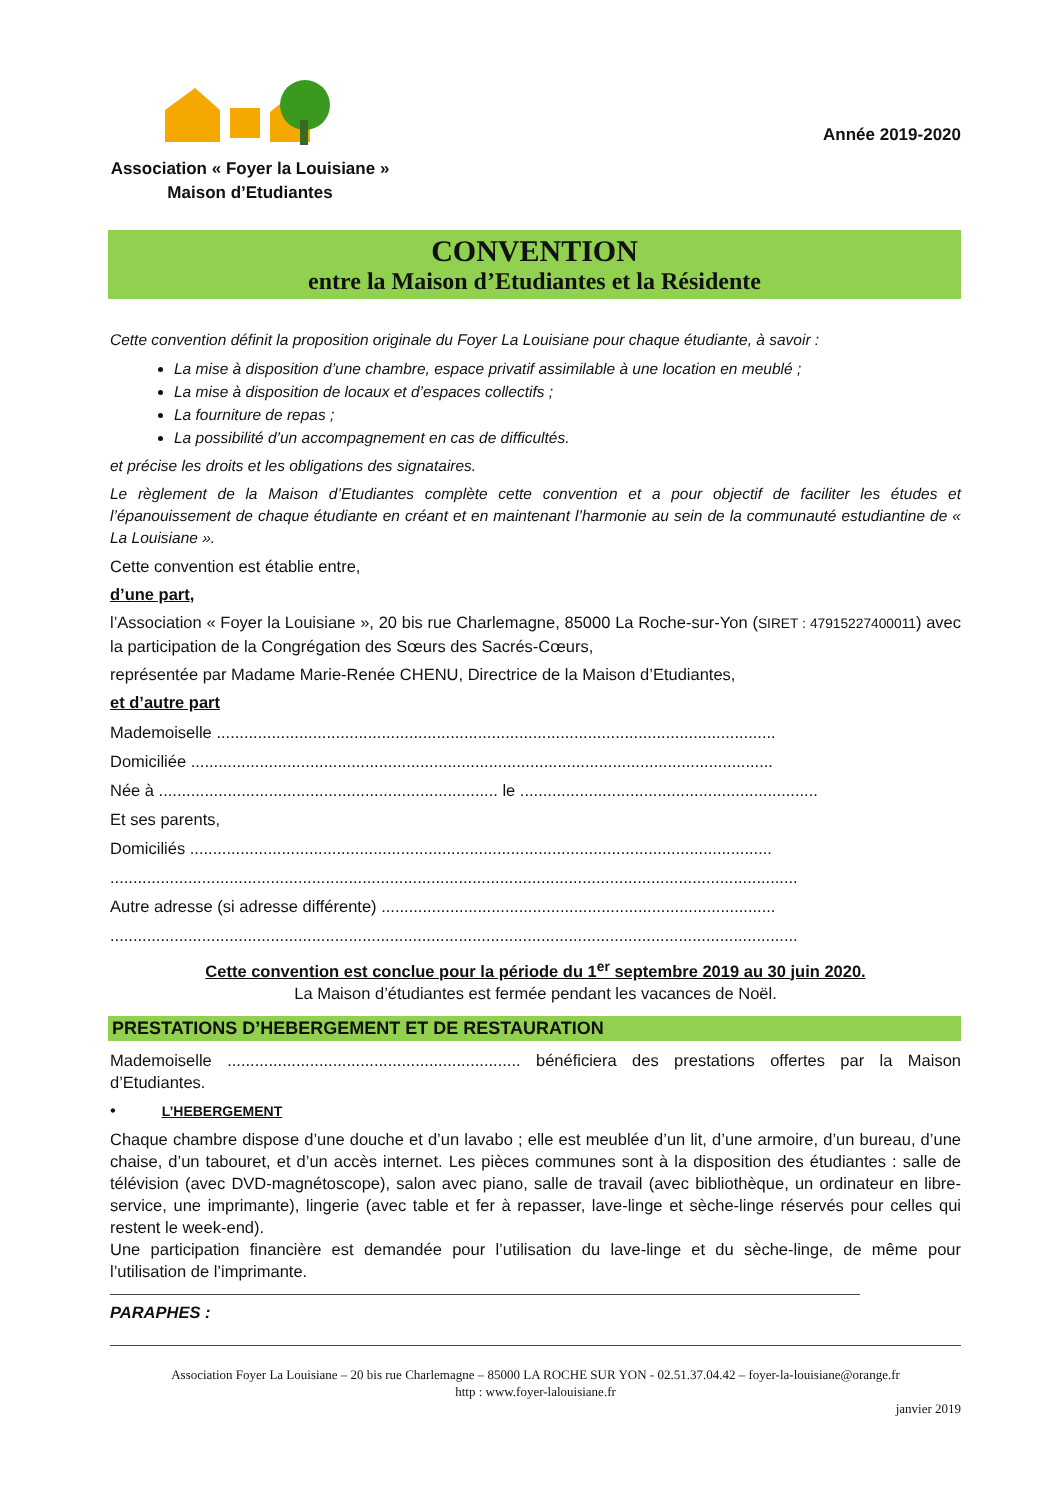Association « Foyer la Louisiane »
Maison d’Etudiantes
Année 2019-2020
CONVENTION
entre la Maison d’Etudiantes et la Résidente
Cette convention définit la proposition originale du Foyer La Louisiane pour chaque étudiante, à savoir :
La mise à disposition d’une chambre, espace privatif assimilable à une location en meublé ;
La mise à disposition de locaux et d’espaces collectifs ;
La fourniture de repas ;
La possibilité d’un accompagnement en cas de difficultés.
et précise les droits et les obligations des signataires.
Le règlement de la Maison d’Etudiantes complète cette convention et a pour objectif de faciliter les études et l’épanouissement de chaque étudiante en créant et en maintenant l’harmonie au sein de la communauté estudiantine de « La Louisiane ».
Cette convention est établie entre,
d’une part,
l’Association « Foyer la Louisiane », 20 bis rue Charlemagne, 85000 La Roche-sur-Yon (SIRET : 47915227400011) avec la participation de la Congrégation des Sœurs des Sacrés-Cœurs,
représentée par Madame Marie-Renée CHENU, Directrice de la Maison d’Etudiantes,
et d’autre part
Mademoiselle ..........................................................................................................................
Domiciliée ...............................................................................................................................
Née à .......................................................................... le .................................................................
Et ses parents,
Domiciliés ...............................................................................................................................
......................................................................................................................................................
Autre adresse (si adresse différente) ......................................................................................
......................................................................................................................................................
Cette convention est conclue pour la période du 1<sup>er</sup> septembre 2019 au 30 juin 2020.
La Maison d’étudiantes est fermée pendant les vacances de Noël.
PRESTATIONS D’HEBERGEMENT ET DE RESTAURATION
Mademoiselle ................................................................ bénéficiera des prestations offertes par la Maison d’Etudiantes.
• L’HEBERGEMENT
Chaque chambre dispose d’une douche et d’un lavabo ; elle est meublée d’un lit, d’une armoire, d’un bureau, d’une chaise, d’un tabouret, et d’un accès internet. Les pièces communes sont à la disposition des étudiantes : salle de télévision (avec DVD-magnétoscope), salon avec piano, salle de travail (avec bibliothèque, un ordinateur en libre-service, une imprimante), lingerie (avec table et fer à repasser, lave-linge et sèche-linge réservés pour celles qui restent le week-end).
Une participation financière est demandée pour l’utilisation du lave-linge et du sèche-linge, de même pour l’utilisation de l’imprimante.
PARAPHES :
Association Foyer La Louisiane – 20 bis rue Charlemagne – 85000 LA ROCHE SUR YON - 02.51.37.04.42 – foyer-la-louisiane@orange.fr
http : www.foyer-lalouisiane.fr
janvier 2019